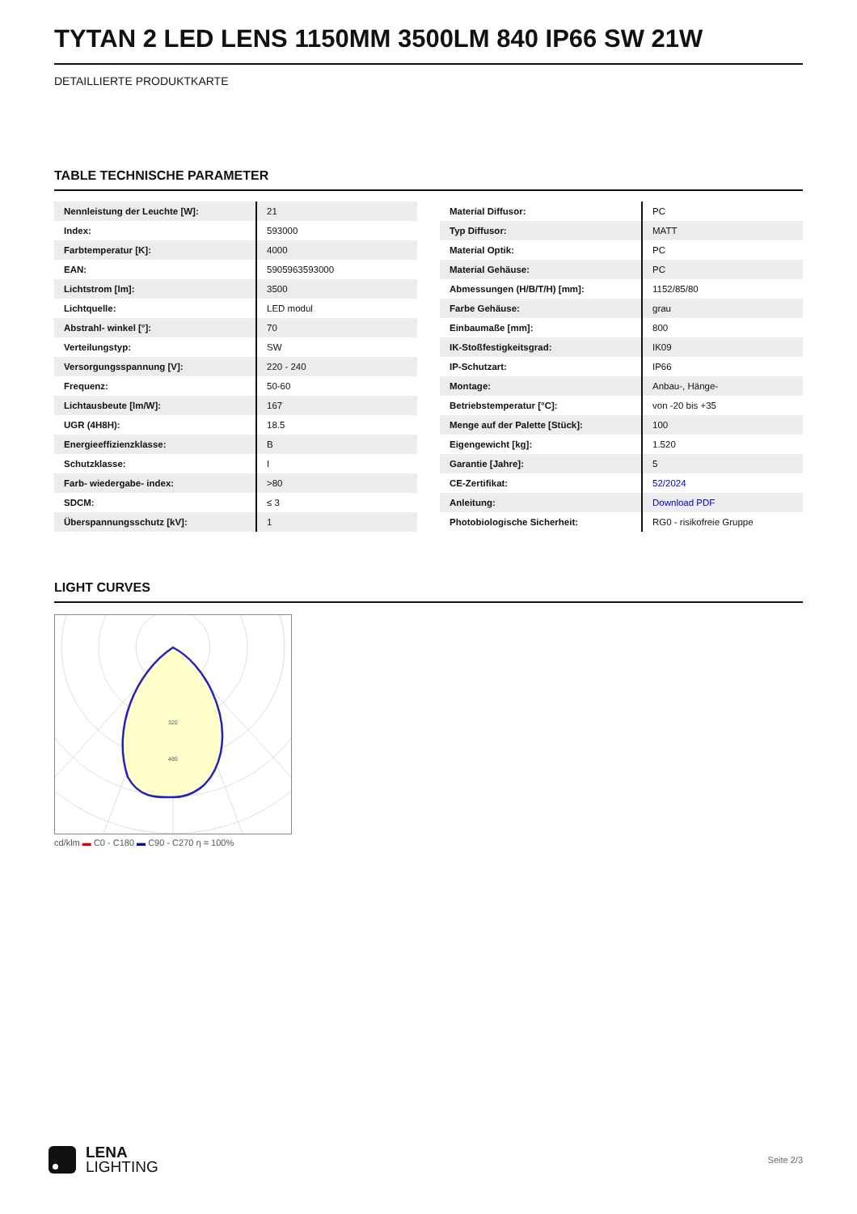TYTAN 2 LED LENS 1150MM 3500LM 840 IP66 SW 21W
DETAILLIERTE PRODUKTKARTE
TABLE TECHNISCHE PARAMETER
| Nennleistung der Leuchte [W]: | 21 |
| Index: | 593000 |
| Farbtemperatur [K]: | 4000 |
| EAN: | 5905963593000 |
| Lichtstrom [lm]: | 3500 |
| Lichtquelle: | LED modul |
| Abstrahl- winkel [°]: | 70 |
| Verteilungstyp: | SW |
| Versorgungsspannung [V]: | 220 - 240 |
| Frequenz: | 50-60 |
| Lichtausbeute [lm/W]: | 167 |
| UGR (4H8H): | 18.5 |
| Energieeffizienzklasse: | B |
| Schutzklasse: | I |
| Farb- wiedergabe- index: | >80 |
| SDCM: | ≤ 3 |
| Überspannungsschutz [kV]: | 1 |
| Material Diffusor: | PC |
| Typ Diffusor: | MATT |
| Material Optik: | PC |
| Material Gehäuse: | PC |
| Abmessungen (H/B/T/H) [mm]: | 1152/85/80 |
| Farbe Gehäuse: | grau |
| Einbaumaße [mm]: | 800 |
| IK-Stoßfestigkeitsgrad: | IK09 |
| IP-Schutzart: | IP66 |
| Montage: | Anbau-, Hänge- |
| Betriebstemperatur [°C]: | von -20 bis +35 |
| Menge auf der Palette [Stück]: | 100 |
| Eigengewicht [kg]: | 1.520 |
| Garantie [Jahre]: | 5 |
| CE-Zertifikat: | 52/2024 |
| Anleitung: | Download PDF |
| Photobiologische Sicherheit: | RG0 - risikofreie Gruppe |
LIGHT CURVES
320
480
cd/klm ▬ C0 - C180 ▬ C90 - C270 η = 100%
LENA
LIGHTING
Seite 2/3